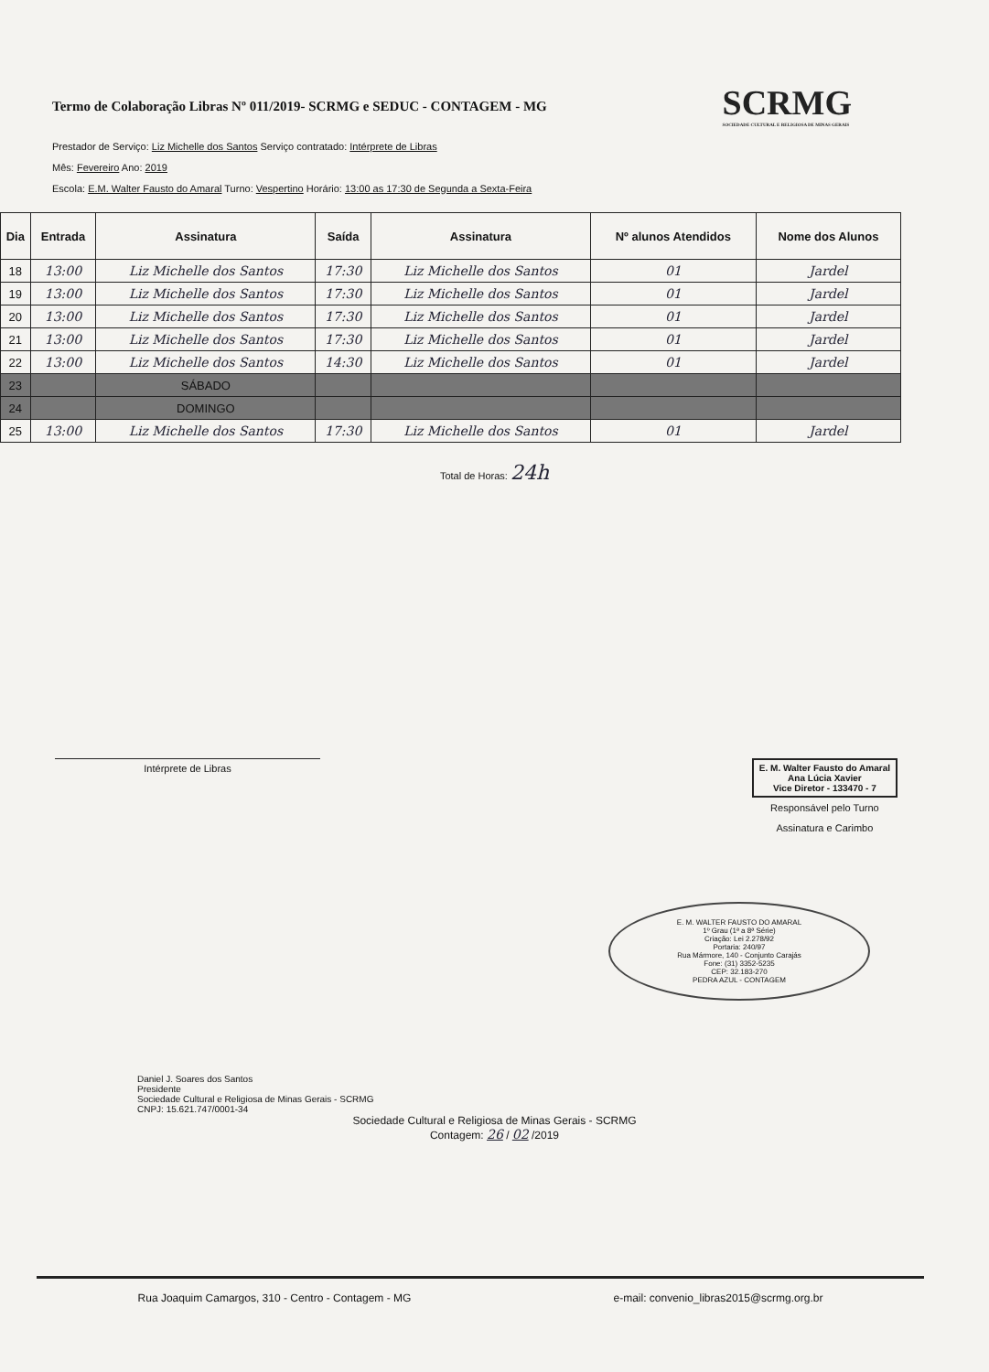Termo de Colaboração Libras Nº 011/2019- SCRMG e SEDUC - CONTAGEM - MG
SCRMG
SOCIEDADE CULTURAL E RELIGIOSA DE MINAS GERAIS
Prestador de Serviço: Liz Michelle dos Santos Serviço contratado: Intérprete de Libras
Mês: Fevereiro Ano: 2019
Escola: E.M. Walter Fausto do Amaral Turno: Vespertino Horário: 13:00 as 17:30 de Segunda a Sexta-Feira
| Dia | Entrada | Assinatura | Saída | Assinatura | Nº alunos Atendidos | Nome dos Alunos |
| --- | --- | --- | --- | --- | --- | --- |
| 18 | 13:00 | Liz Michelle dos Santos | 17:30 | Liz Michelle dos Santos | 01 | Jardel |
| 19 | 13:00 | Liz Michelle dos Santos | 17:30 | Liz Michelle dos Santos | 01 | Jardel |
| 20 | 13:00 | Liz Michelle dos Santos | 17:30 | Liz Michelle dos Santos | 01 | Jardel |
| 21 | 13:00 | Liz Michelle dos Santos | 17:30 | Liz Michelle dos Santos | 01 | Jardel |
| 22 | 13:00 | Liz Michelle dos Santos | 14:30 | Liz Michelle dos Santos | 01 | Jardel |
| 23 | | SÁBADO | | | | |
| 24 | | DOMINGO | | | | |
| 25 | 13:00 | Liz Michelle dos Santos | 17:30 | Liz Michelle dos Santos | 01 | Jardel |
Total de Horas: 24h
Intérprete de Libras E. M. Walter Fausto do Amaral
Ana Lúcia Xavier
Vice Diretor - 133470 - 7
Responsável pelo Turno
Assinatura e Carimbo
E. M. WALTER FAUSTO DO AMARAL
1º Grau (1ª a 8ª Série)
Criação: Lei 2.278/92
Portaria: 240/97
Rua Mármore, 140 - Conjunto Carajás
Fone: (31) 3352-5235
CEP: 32.183-270
PEDRA AZUL - CONTAGEM
Daniel J. Soares dos Santos
Presidente
Sociedade Cultural e Religiosa de Minas Gerais - SCRMG
CNPJ: 15.621.747/0001-34
Sociedade Cultural e Religiosa de Minas Gerais - SCRMG
Contagem: 26 / 02 /2019
Rua Joaquim Camargos, 310 - Centro - Contagem - MG e-mail: convenio_libras2015@scrmg.org.br